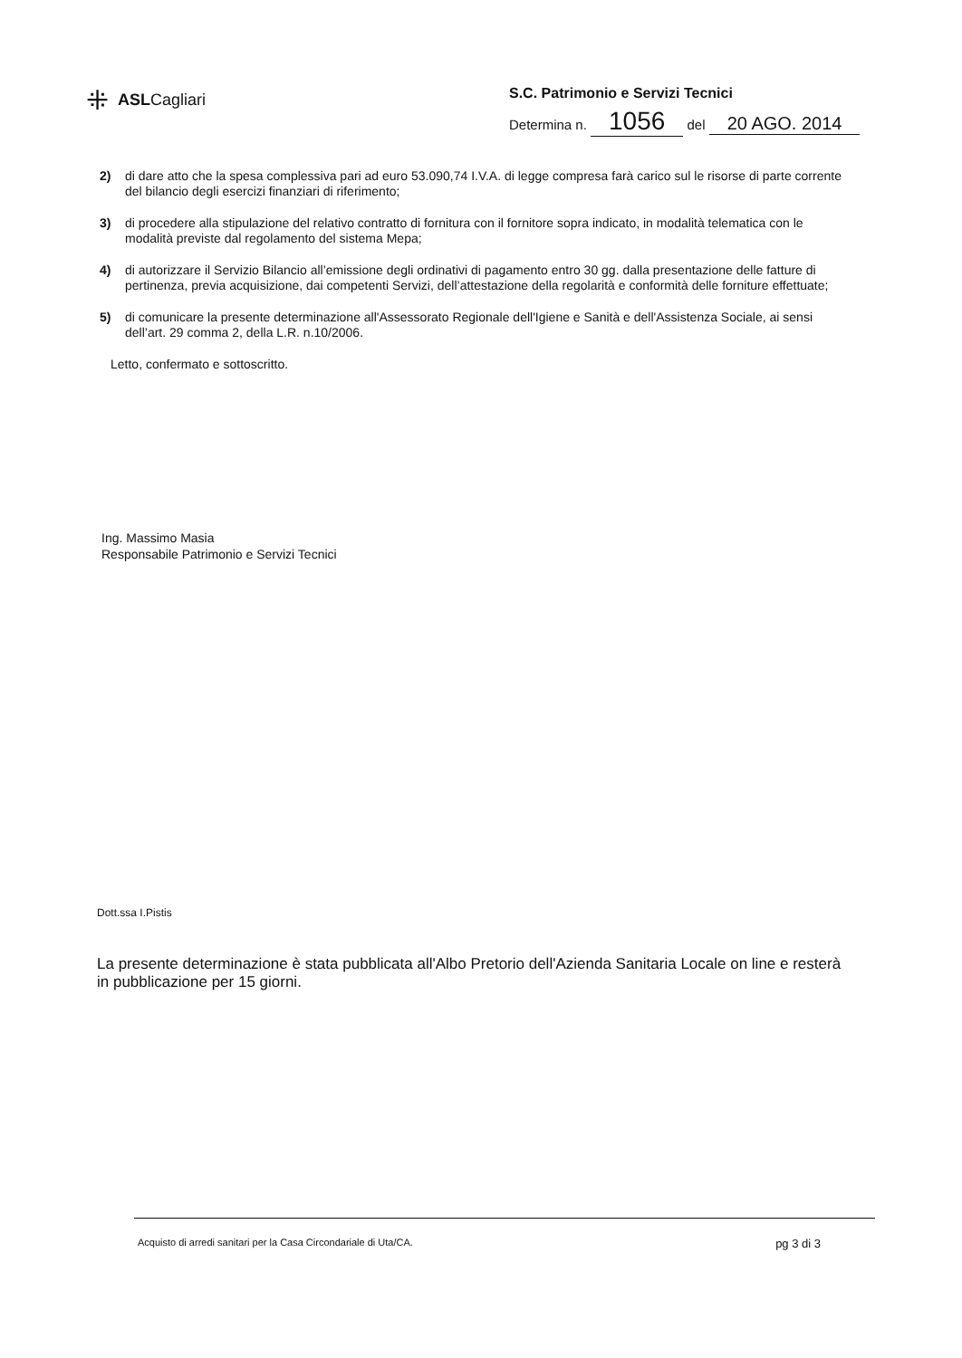⁜ ASLCagliari
S.C. Patrimonio e Servizi Tecnici
Determina n. 1056 del 20 AGO. 2014
2) di dare atto che la spesa complessiva pari ad euro 53.090,74 I.V.A. di legge compresa farà carico sul le risorse di parte corrente del bilancio degli esercizi finanziari di riferimento;
3) di procedere alla stipulazione del relativo contratto di fornitura con il fornitore sopra indicato, in modalità telematica con le modalità previste dal regolamento del sistema Mepa;
4) di autorizzare il Servizio Bilancio all’emissione degli ordinativi di pagamento entro 30 gg. dalla presentazione delle fatture di pertinenza, previa acquisizione, dai competenti Servizi, dell’attestazione della regolarità e conformità delle forniture effettuate;
5) di comunicare la presente determinazione all'Assessorato Regionale dell'Igiene e Sanità e dell'Assistenza Sociale, ai sensi dell’art. 29 comma 2, della L.R. n.10/2006.
Letto, confermato e sottoscritto.
Ing. Massimo Masia
Responsabile Patrimonio e Servizi Tecnici
Dott.ssa I.Pistis
La presente determinazione è stata pubblicata all'Albo Pretorio dell'Azienda Sanitaria Locale on line e resterà in pubblicazione per 15 giorni.
Acquisto di arredi sanitari per la Casa Circondariale di Uta/CA. pg 3 di 3